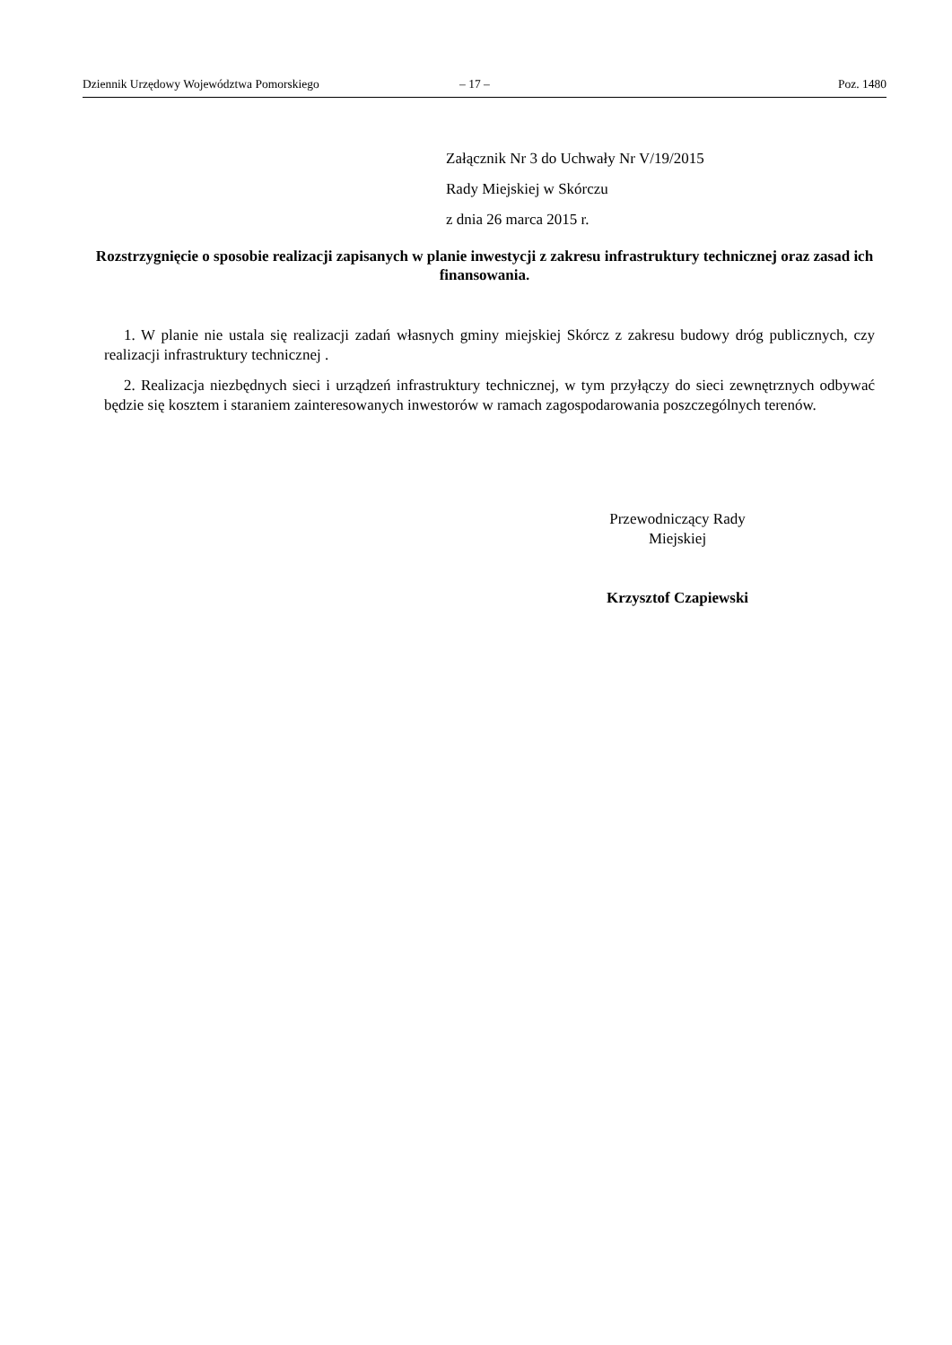Dziennik Urzędowy Województwa Pomorskiego – 17 – Poz. 1480
Załącznik Nr 3 do Uchwały Nr V/19/2015
Rady Miejskiej w Skórczu
z dnia 26 marca 2015 r.
Rozstrzygnięcie o sposobie realizacji zapisanych w planie inwestycji z zakresu infrastruktury technicznej oraz zasad ich finansowania.
1. W planie nie ustala się realizacji zadań własnych gminy miejskiej Skórcz z zakresu budowy dróg publicznych, czy realizacji infrastruktury technicznej .
2. Realizacja niezbędnych sieci i urządzeń infrastruktury technicznej, w tym przyłączy do sieci zewnętrznych odbywać będzie się kosztem i staraniem zainteresowanych inwestorów w ramach zagospodarowania poszczególnych terenów.
Przewodniczący Rady
Miejskiej
Krzysztof Czapiewski